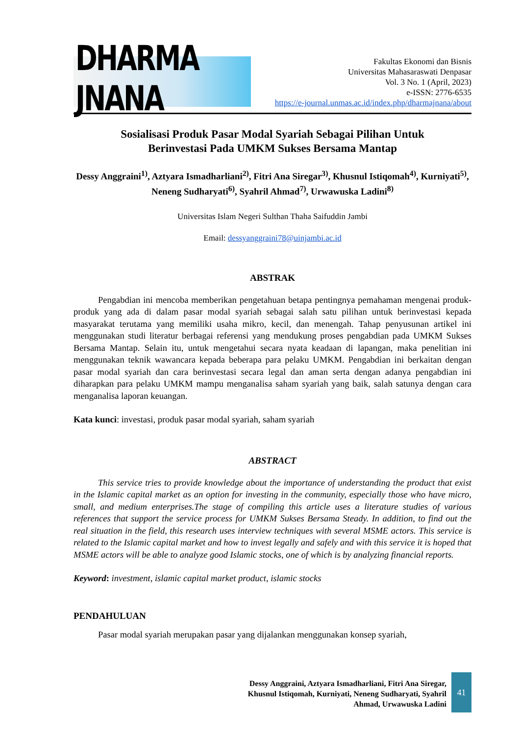DHARMA JNANA
Fakultas Ekonomi dan Bisnis
Universitas Mahasaraswati Denpasar
Vol. 3 No. 1 (April, 2023)
e-ISSN: 2776-6535
https://e-journal.unmas.ac.id/index.php/dharmajnana/about
Sosialisasi Produk Pasar Modal Syariah Sebagai Pilihan Untuk
Berinvestasi Pada UMKM Sukses Bersama Mantap
Dessy Anggraini<sup>1)</sup>, Aztyara Ismadharliani<sup>2)</sup>, Fitri Ana Siregar<sup>3)</sup>, Khusnul Istiqomah<sup>4)</sup>, Kurniyati<sup>5)</sup>, Neneng Sudharyati<sup>6)</sup>, Syahril Ahmad<sup>7)</sup>, Urwawuska Ladini<sup>8)</sup>
Universitas Islam Negeri Sulthan Thaha Saifuddin Jambi
Email: dessyanggraini78@uinjambi.ac.id
ABSTRAK
Pengabdian ini mencoba memberikan pengetahuan betapa pentingnya pemahaman mengenai produk-produk yang ada di dalam pasar modal syariah sebagai salah satu pilihan untuk berinvestasi kepada masyarakat terutama yang memiliki usaha mikro, kecil, dan menengah. Tahap penyusunan artikel ini menggunakan studi literatur berbagai referensi yang mendukung proses pengabdian pada UMKM Sukses Bersama Mantap. Selain itu, untuk mengetahui secara nyata keadaan di lapangan, maka penelitian ini menggunakan teknik wawancara kepada beberapa para pelaku UMKM. Pengabdian ini berkaitan dengan pasar modal syariah dan cara berinvestasi secara legal dan aman serta dengan adanya pengabdian ini diharapkan para pelaku UMKM mampu menganalisa saham syariah yang baik, salah satunya dengan cara menganalisa laporan keuangan.
Kata kunci: investasi, produk pasar modal syariah, saham syariah
ABSTRACT
This service tries to provide knowledge about the importance of understanding the product that exist in the Islamic capital market as an option for investing in the community, especially those who have micro, small, and medium enterprises.The stage of compiling this article uses a literature studies of various references that support the service process for UMKM Sukses Bersama Steady. In addition, to find out the real situation in the field, this research uses interview techniques with several MSME actors. This service is related to the Islamic capital market and how to invest legally and safely and with this service it is hoped that MSME actors will be able to analyze good Islamic stocks, one of which is by analyzing financial reports.
Keyword: investment, islamic capital market product, islamic stocks
PENDAHULUAN
Pasar modal syariah merupakan pasar yang dijalankan menggunakan konsep syariah,
Dessy Anggraini, Aztyara Ismadharliani, Fitri Ana Siregar,
Khusnul Istiqomah, Kurniyati, Neneng Sudharyati, Syahril
Ahmad, Urwawuska Ladini
41